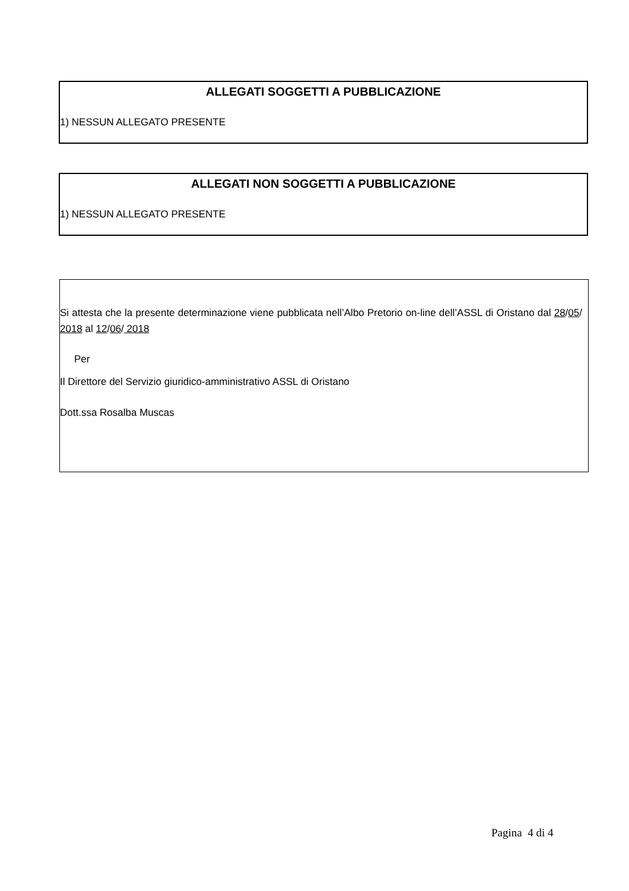ALLEGATI SOGGETTI A PUBBLICAZIONE
1) NESSUN ALLEGATO PRESENTE
ALLEGATI NON SOGGETTI A PUBBLICAZIONE
1) NESSUN ALLEGATO PRESENTE
Si attesta che la presente determinazione viene pubblicata nell’Albo Pretorio on-line dell’ASSL di Oristano dal 28/05/ 2018 al 12/06/ 2018
Per
Il Direttore del Servizio giuridico-amministrativo ASSL di Oristano
Dott.ssa Rosalba Muscas
Pagina 4 di 4